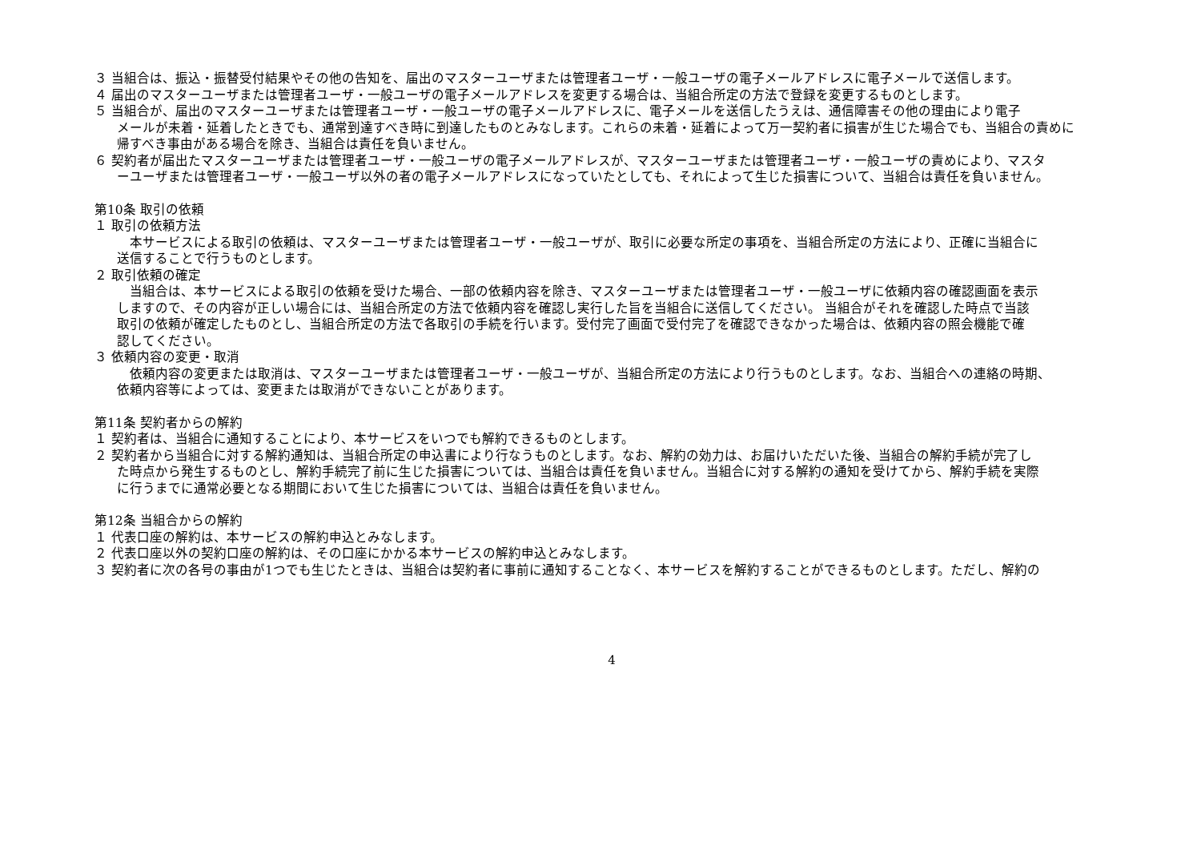３ 当組合は、振込・振替受付結果やその他の告知を、届出のマスターユーザまたは管理者ユーザ・一般ユーザの電子メールアドレスに電子メールで送信します。
４ 届出のマスターユーザまたは管理者ユーザ・一般ユーザの電子メールアドレスを変更する場合は、当組合所定の方法で登録を変更するものとします。
５ 当組合が、届出のマスターユーザまたは管理者ユーザ・一般ユーザの電子メールアドレスに、電子メールを送信したうえは、通信障害その他の理由により電子
メールが未着・延着したときでも、通常到達すべき時に到達したものとみなします。これらの未着・延着によって万一契約者に損害が生じた場合でも、当組合の責めに
帰すべき事由がある場合を除き、当組合は責任を負いません。
６ 契約者が届出たマスターユーザまたは管理者ユーザ・一般ユーザの電子メールアドレスが、マスターユーザまたは管理者ユーザ・一般ユーザの責めにより、マスタ
ーユーザまたは管理者ユーザ・一般ユーザ以外の者の電子メールアドレスになっていたとしても、それによって生じた損害について、当組合は責任を負いません。
第10条 取引の依頼
１ 取引の依頼方法
　本サービスによる取引の依頼は、マスターユーザまたは管理者ユーザ・一般ユーザが、取引に必要な所定の事項を、当組合所定の方法により、正確に当組合に
送信することで行うものとします。
２ 取引依頼の確定
　当組合は、本サービスによる取引の依頼を受けた場合、一部の依頼内容を除き、マスターユーザまたは管理者ユーザ・一般ユーザに依頼内容の確認画面を表示
しますので、その内容が正しい場合には、当組合所定の方法で依頼内容を確認し実行した旨を当組合に送信してください。 当組合がそれを確認した時点で当該
取引の依頼が確定したものとし、当組合所定の方法で各取引の手続を行います。受付完了画面で受付完了を確認できなかった場合は、依頼内容の照会機能で確
認してください。
３ 依頼内容の変更・取消
　依頼内容の変更または取消は、マスターユーザまたは管理者ユーザ・一般ユーザが、当組合所定の方法により行うものとします。なお、当組合への連絡の時期、
依頼内容等によっては、変更または取消ができないことがあります。
第11条 契約者からの解約
１ 契約者は、当組合に通知することにより、本サービスをいつでも解約できるものとします。
２ 契約者から当組合に対する解約通知は、当組合所定の申込書により行なうものとします。なお、解約の効力は、お届けいただいた後、当組合の解約手続が完了し
た時点から発生するものとし、解約手続完了前に生じた損害については、当組合は責任を負いません。当組合に対する解約の通知を受けてから、解約手続を実際
に行うまでに通常必要となる期間において生じた損害については、当組合は責任を負いません。
第12条 当組合からの解約
１ 代表口座の解約は、本サービスの解約申込とみなします。
２ 代表口座以外の契約口座の解約は、その口座にかかる本サービスの解約申込とみなします。
３ 契約者に次の各号の事由が1つでも生じたときは、当組合は契約者に事前に通知することなく、本サービスを解約することができるものとします。ただし、解約の
4